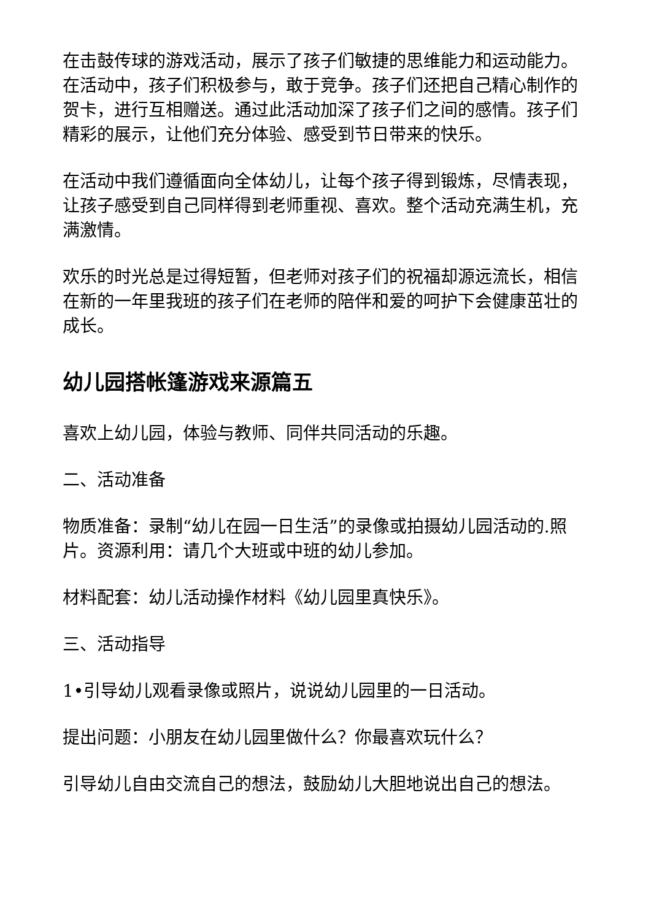在击鼓传球的游戏活动，展示了孩子们敏捷的思维能力和运动能力。在活动中，孩子们积极参与，敢于竞争。孩子们还把自己精心制作的贺卡，进行互相赠送。通过此活动加深了孩子们之间的感情。孩子们精彩的展示，让他们充分体验、感受到节日带来的快乐。
在活动中我们遵循面向全体幼儿，让每个孩子得到锻炼，尽情表现，让孩子感受到自己同样得到老师重视、喜欢。整个活动充满生机，充满激情。
欢乐的时光总是过得短暂，但老师对孩子们的祝福却源远流长，相信在新的一年里我班的孩子们在老师的陪伴和爱的呵护下会健康茁壮的成长。
幼儿园搭帐篷游戏来源篇五
喜欢上幼儿园，体验与教师、同伴共同活动的乐趣。
二、活动准备
物质准备：录制“幼儿在园一日生活”的录像或拍摄幼儿园活动的.照片。资源利用：请几个大班或中班的幼儿参加。
材料配套：幼儿活动操作材料《幼儿园里真快乐》。
三、活动指导
1•引导幼儿观看录像或照片，说说幼儿园里的一日活动。
提出问题：小朋友在幼儿园里做什么？你最喜欢玩什么？
引导幼儿自由交流自己的想法，鼓励幼儿大胆地说出自己的想法。